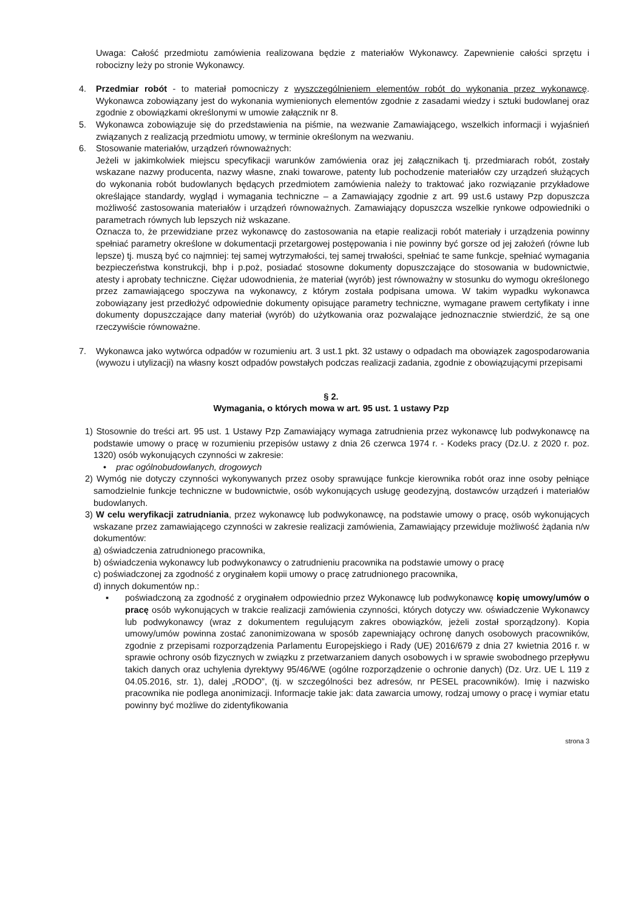Uwaga: Całość przedmiotu zamówienia realizowana będzie z materiałów Wykonawcy. Zapewnienie całości sprzętu i robocizny leży po stronie Wykonawcy.
4. Przedmiar robót - to materiał pomocniczy z wyszczególnieniem elementów robót do wykonania przez wykonawcę. Wykonawca zobowiązany jest do wykonania wymienionych elementów zgodnie z zasadami wiedzy i sztuki budowlanej oraz zgodnie z obowiązkami określonymi w umowie załącznik nr 8.
5. Wykonawca zobowiązuje się do przedstawienia na piśmie, na wezwanie Zamawiającego, wszelkich informacji i wyjaśnień związanych z realizacją przedmiotu umowy, w terminie określonym na wezwaniu.
6. Stosowanie materiałów, urządzeń równoważnych:
Jeżeli w jakimkolwiek miejscu specyfikacji warunków zamówienia oraz jej załącznikach tj. przedmiarach robót, zostały wskazane nazwy producenta, nazwy własne, znaki towarowe, patenty lub pochodzenie materiałów czy urządzeń służących do wykonania robót budowlanych będących przedmiotem zamówienia należy to traktować jako rozwiązanie przykładowe określające standardy, wygląd i wymagania techniczne – a Zamawiający zgodnie z art. 99 ust.6 ustawy Pzp dopuszcza możliwość zastosowania materiałów i urządzeń równoważnych. Zamawiający dopuszcza wszelkie rynkowe odpowiedniki o parametrach równych lub lepszych niż wskazane.
Oznacza to, że przewidziane przez wykonawcę do zastosowania na etapie realizacji robót materiały i urządzenia powinny spełniać parametry określone w dokumentacji przetargowej postępowania i nie powinny być gorsze od jej założeń (równe lub lepsze) tj. muszą być co najmniej: tej samej wytrzymałości, tej samej trwałości, spełniać te same funkcje, spełniać wymagania bezpieczeństwa konstrukcji, bhp i p.poż, posiadać stosowne dokumenty dopuszczające do stosowania w budownictwie, atesty i aprobaty techniczne. Ciężar udowodnienia, że materiał (wyrób) jest równoważny w stosunku do wymogu określonego przez zamawiającego spoczywa na wykonawcy, z którym została podpisana umowa. W takim wypadku wykonawca zobowiązany jest przedłożyć odpowiednie dokumenty opisujące parametry techniczne, wymagane prawem certyfikaty i inne dokumenty dopuszczające dany materiał (wyrób) do użytkowania oraz pozwalające jednoznacznie stwierdzić, że są one rzeczywiście równoważne.
7. Wykonawca jako wytwórca odpadów w rozumieniu art. 3 ust.1 pkt. 32 ustawy o odpadach ma obowiązek zagospodarowania (wywozu i utylizacji) na własny koszt odpadów powstałych podczas realizacji zadania, zgodnie z obowiązującymi przepisami
§ 2.
Wymagania, o których mowa w art. 95 ust. 1 ustawy Pzp
1) Stosownie do treści art. 95 ust. 1 Ustawy Pzp Zamawiający wymaga zatrudnienia przez wykonawcę lub podwykonawcę na podstawie umowy o pracę w rozumieniu przepisów ustawy z dnia 26 czerwca 1974 r. - Kodeks pracy (Dz.U. z 2020 r. poz. 1320) osób wykonujących czynności w zakresie:
• prac ogólnobudowlanych, drogowych
2) Wymóg nie dotyczy czynności wykonywanych przez osoby sprawujące funkcje kierownika robót oraz inne osoby pełniące samodzielnie funkcje techniczne w budownictwie, osób wykonujących usługę geodezyjną, dostawców urządzeń i materiałów budowlanych.
3) W celu weryfikacji zatrudniania, przez wykonawcę lub podwykonawcę, na podstawie umowy o pracę, osób wykonujących wskazane przez zamawiającego czynności w zakresie realizacji zamówienia, Zamawiający przewiduje możliwość żądania n/w dokumentów:
a) oświadczenia zatrudnionego pracownika,
b) oświadczenia wykonawcy lub podwykonawcy o zatrudnieniu pracownika na podstawie umowy o pracę
c) poświadczonej za zgodność z oryginałem kopii umowy o pracę zatrudnionego pracownika,
d) innych dokumentów np.:
▪ poświadczoną za zgodność z oryginałem odpowiednio przez Wykonawcę lub podwykonawcę kopię umowy/umów o pracę osób wykonujących w trakcie realizacji zamówienia czynności, których dotyczy ww. oświadczenie Wykonawcy lub podwykonawcy (wraz z dokumentem regulującym zakres obowiązków, jeżeli został sporządzony). Kopia umowy/umów powinna zostać zanonimizowana w sposób zapewniający ochronę danych osobowych pracowników, zgodnie z przepisami rozporządzenia Parlamentu Europejskiego i Rady (UE) 2016/679 z dnia 27 kwietnia 2016 r. w sprawie ochrony osób fizycznych w związku z przetwarzaniem danych osobowych i w sprawie swobodnego przepływu takich danych oraz uchylenia dyrektywy 95/46/WE (ogólne rozporządzenie o ochronie danych) (Dz. Urz. UE L 119 z 04.05.2016, str. 1), dalej „RODO”, (tj. w szczególności bez adresów, nr PESEL pracowników). Imię i nazwisko pracownika nie podlega anonimizacji. Informacje takie jak: data zawarcia umowy, rodzaj umowy o pracę i wymiar etatu powinny być możliwe do zidentyfikowania
strona 3